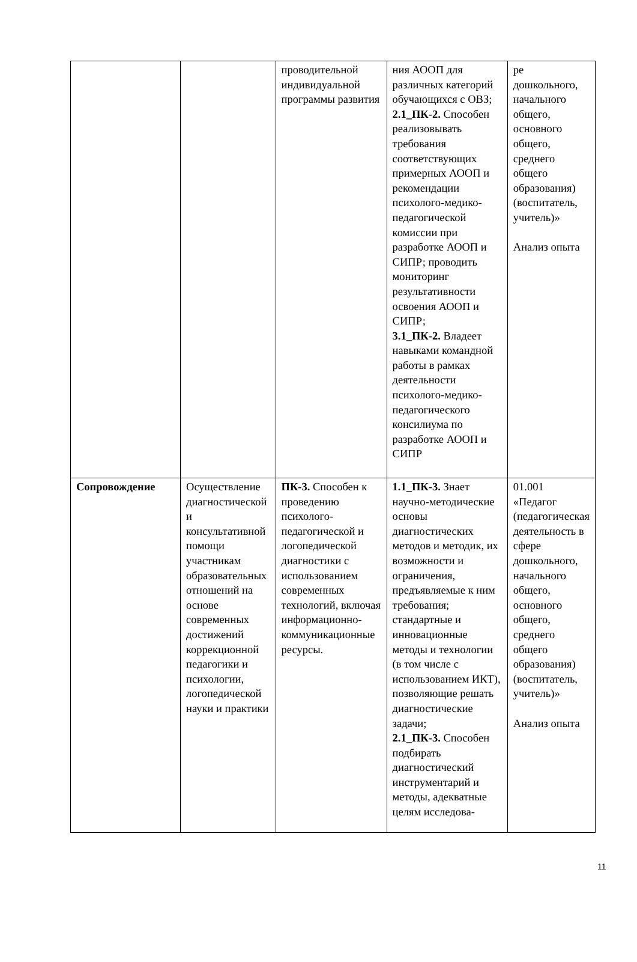| | | проводительной индивидуальной программы развития | ния АООП для различных категорий обучающихся с ОВЗ; 2.1_ПК-2. Способен реализовывать требования соответствующих примерных АООП и рекомендации психолого-медико-педагогической комиссии при разработке АООП и СИПР; проводить мониторинг результативности освоения АООП и СИПР; 3.1_ПК-2. Владеет навыками командной работы в рамках деятельности психолого-медико-педагогического консилиума по разработке АООП и СИПР | ре дошкольного, начального общего, основного общего, среднего общего образования) (воспитатель, учитель)» Анализ опыта |
| Сопровождение | Осуществление диагностической и консультативной помощи участникам образовательных отношений на основе современных достижений коррекционной педагогики и психологии, логопедической науки и практики | ПК-3. Способен к проведению психолого-педагогической и логопедической диагностики с использованием современных технологий, включая информационно-коммуникационные ресурсы. | 1.1_ПК-3. Знает научно-методические основы диагностических методов и методик, их возможности и ограничения, предъявляемые к ним требования; стандартные и инновационные методы и технологии (в том числе с использованием ИКТ), позволяющие решать диагностические задачи; 2.1_ПК-3. Способен подбирать диагностический инструментарий и методы, адекватные целям исследова- | 01.001 «Педагог (педагогическая деятельность в сфере дошкольного, начального общего, основного общего, среднего общего образования) (воспитатель, учитель)» Анализ опыта |
11